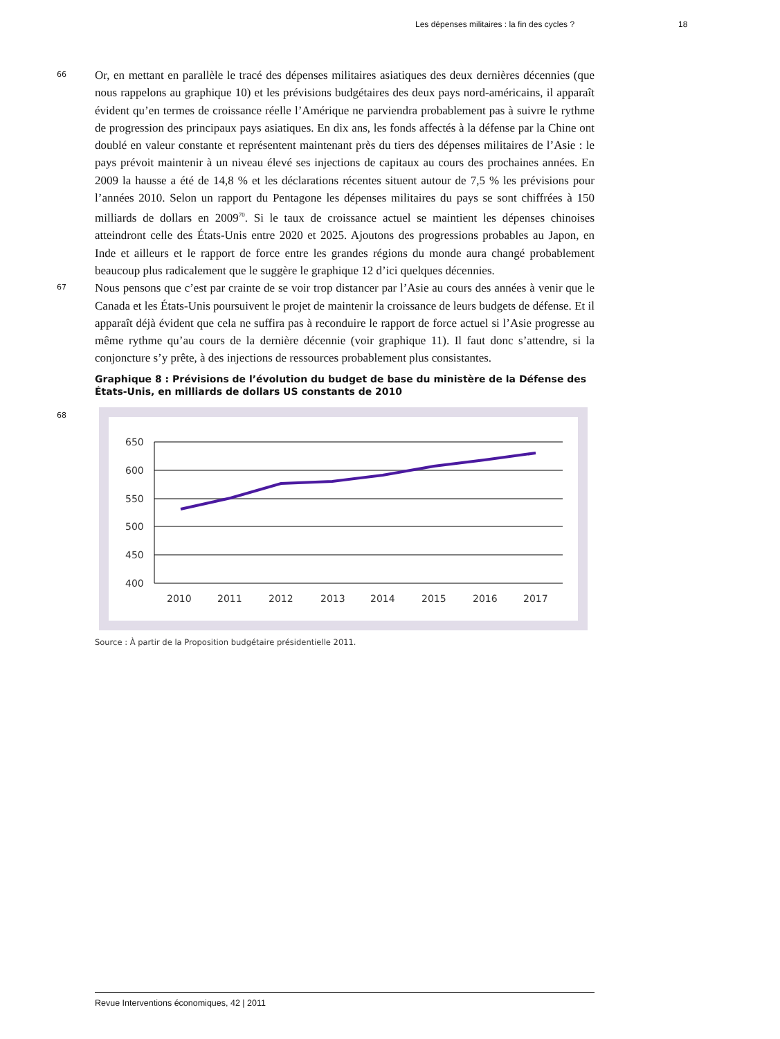Les dépenses militaires : la fin des cycles ? 18
66
Or, en mettant en parallèle le tracé des dépenses militaires asiatiques des deux dernières décennies (que nous rappelons au graphique 10) et les prévisions budgétaires des deux pays nord-américains, il apparaît évident qu’en termes de croissance réelle l’Amérique ne parviendra probablement pas à suivre le rythme de progression des principaux pays asiatiques. En dix ans, les fonds affectés à la défense par la Chine ont doublé en valeur constante et représentent maintenant près du tiers des dépenses militaires de l’Asie : le pays prévoit maintenir à un niveau élevé ses injections de capitaux au cours des prochaines années. En 2009 la hausse a été de 14,8 % et les déclarations récentes situent autour de 7,5 % les prévisions pour l’années 2010. Selon un rapport du Pentagone les dépenses militaires du pays se sont chiffrées à 150 milliards de dollars en 2009<sup>70</sup>. Si le taux de croissance actuel se maintient les dépenses chinoises atteindront celle des États-Unis entre 2020 et 2025. Ajoutons des progressions probables au Japon, en Inde et ailleurs et le rapport de force entre les grandes régions du monde aura changé probablement beaucoup plus radicalement que le suggère le graphique 12 d’ici quelques décennies.
67
Nous pensons que c’est par crainte de se voir trop distancer par l’Asie au cours des années à venir que le Canada et les États-Unis poursuivent le projet de maintenir la croissance de leurs budgets de défense. Et il apparaît déjà évident que cela ne suffira pas à reconduire le rapport de force actuel si l’Asie progresse au même rythme qu’au cours de la dernière décennie (voir graphique 11). Il faut donc s’attendre, si la conjoncture s’y prête, à des injections de ressources probablement plus consistantes.
Graphique 8 : Prévisions de l’évolution du budget de base du ministère de la Défense des États-Unis, en milliards de dollars US constants de 2010
68
650
600
550
500
450
400
2010
2011
2012
2013
2014
2015
2016
2017
Source : À partir de la Proposition budgétaire présidentielle 2011.
Revue Interventions économiques, 42 | 2011